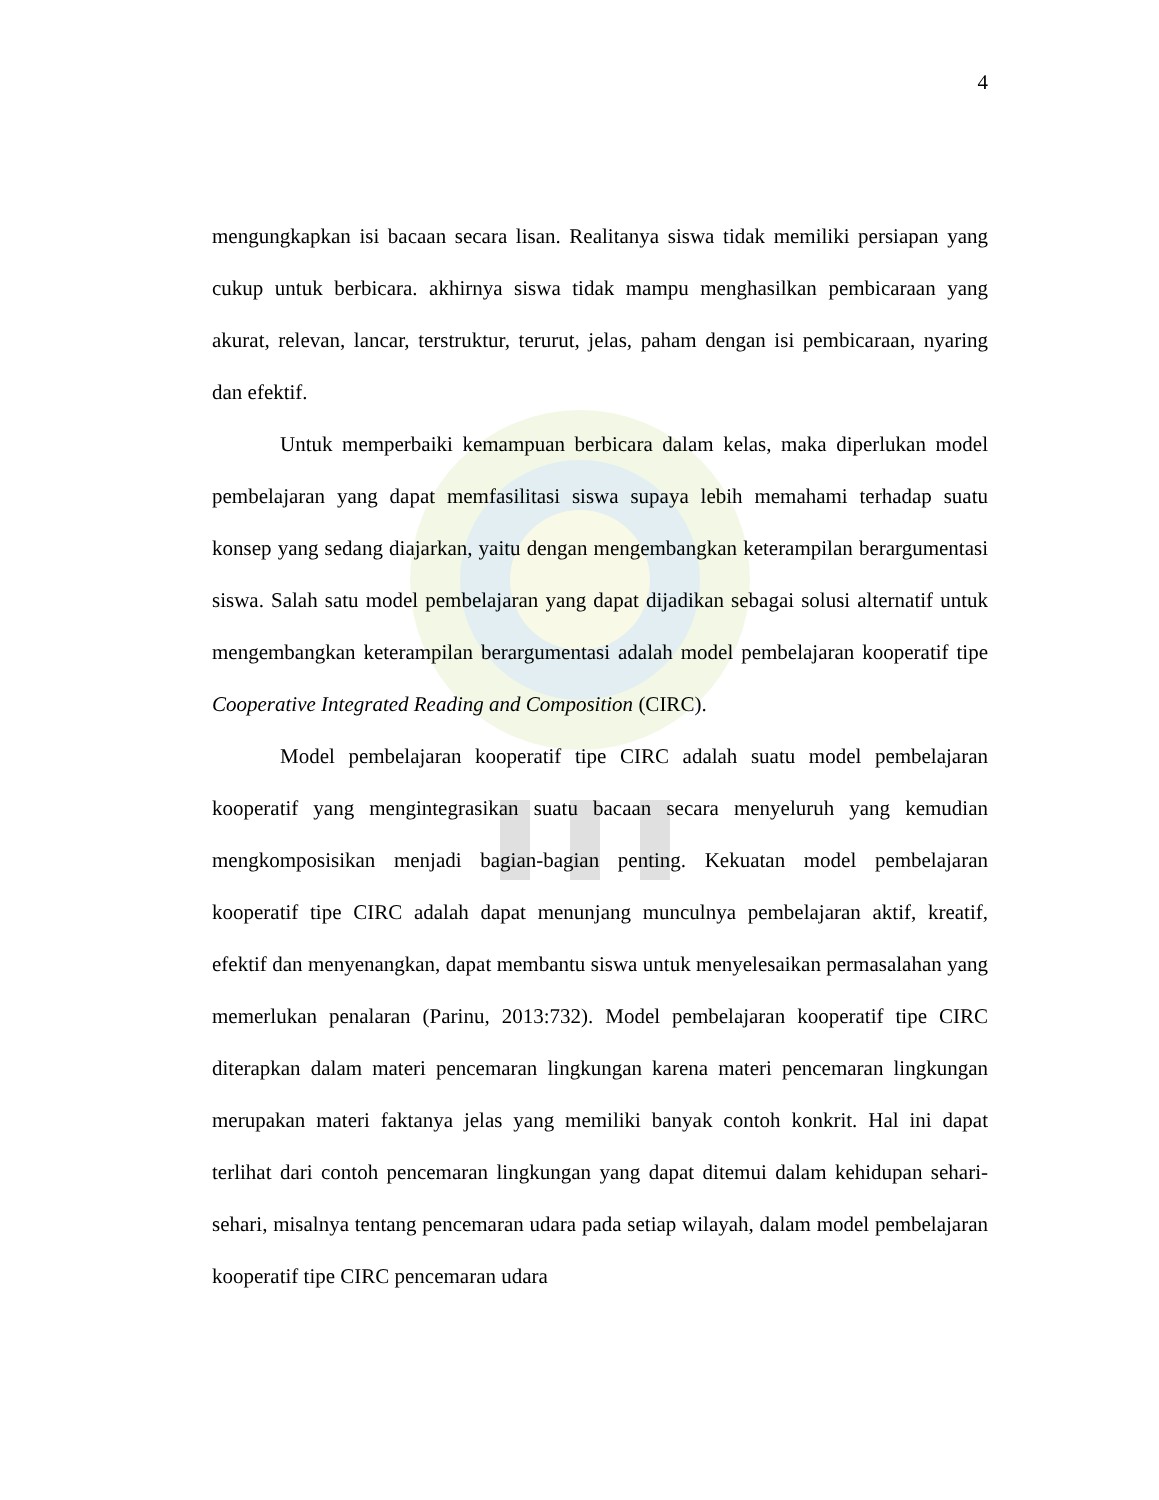4
mengungkapkan isi bacaan secara lisan. Realitanya siswa tidak memiliki persiapan yang cukup untuk berbicara. akhirnya siswa tidak mampu menghasilkan pembicaraan yang akurat, relevan, lancar, terstruktur, terurut, jelas, paham dengan isi pembicaraan, nyaring dan efektif.
Untuk memperbaiki kemampuan berbicara dalam kelas, maka diperlukan model pembelajaran yang dapat memfasilitasi siswa supaya lebih memahami terhadap suatu konsep yang sedang diajarkan, yaitu dengan mengembangkan keterampilan berargumentasi siswa. Salah satu model pembelajaran yang dapat dijadikan sebagai solusi alternatif untuk mengembangkan keterampilan berargumentasi adalah model pembelajaran kooperatif tipe Cooperative Integrated Reading and Composition (CIRC).
Model pembelajaran kooperatif tipe CIRC adalah suatu model pembelajaran kooperatif yang mengintegrasikan suatu bacaan secara menyeluruh yang kemudian mengkomposisikan menjadi bagian-bagian penting. Kekuatan model pembelajaran kooperatif tipe CIRC adalah dapat menunjang munculnya pembelajaran aktif, kreatif, efektif dan menyenangkan, dapat membantu siswa untuk menyelesaikan permasalahan yang memerlukan penalaran (Parinu, 2013:732). Model pembelajaran kooperatif tipe CIRC diterapkan dalam materi pencemaran lingkungan karena materi pencemaran lingkungan merupakan materi faktanya jelas yang memiliki banyak contoh konkrit. Hal ini dapat terlihat dari contoh pencemaran lingkungan yang dapat ditemui dalam kehidupan sehari-sehari, misalnya tentang pencemaran udara pada setiap wilayah, dalam model pembelajaran kooperatif tipe CIRC pencemaran udara